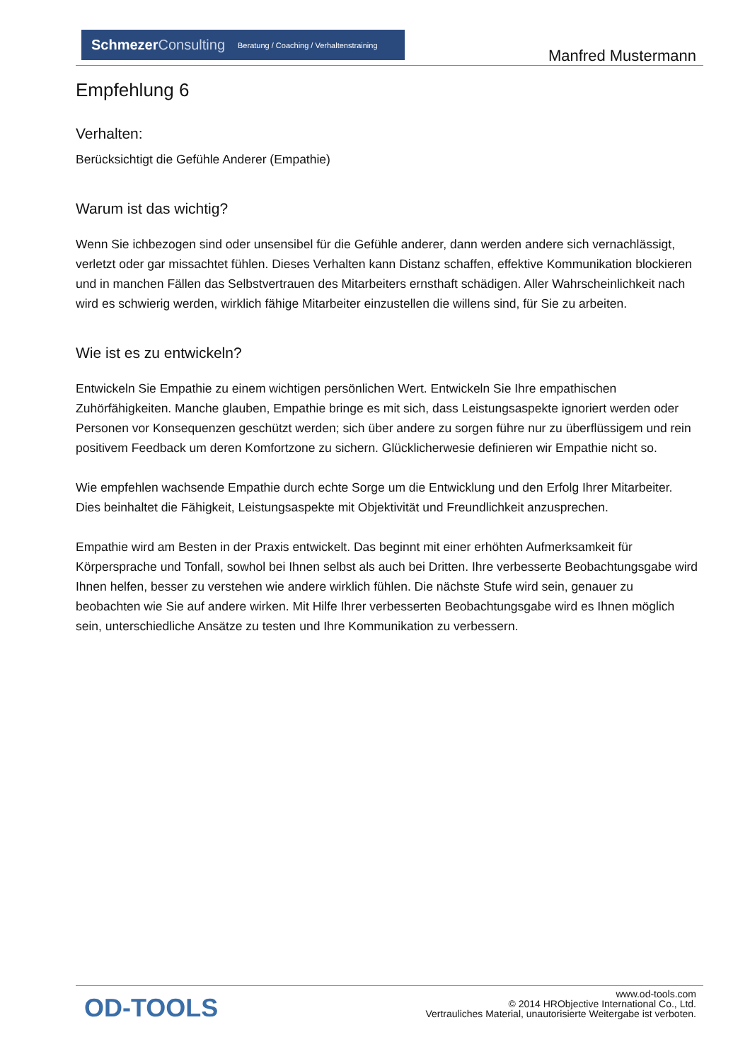Schmezer Consulting Beratung / Coaching / Verhaltenstraining
Manfred Mustermann
Empfehlung 6
Verhalten:
Berücksichtigt die Gefühle Anderer (Empathie)
Warum ist das wichtig?
Wenn Sie ichbezogen sind oder unsensibel für die Gefühle anderer, dann werden andere sich vernachlässigt, verletzt oder gar missachtet fühlen. Dieses Verhalten kann Distanz schaffen, effektive Kommunikation blockieren und in manchen Fällen das Selbstvertrauen des Mitarbeiters ernsthaft schädigen. Aller Wahrscheinlichkeit nach wird es schwierig werden, wirklich fähige Mitarbeiter einzustellen die willens sind, für Sie zu arbeiten.
Wie ist es zu entwickeln?
Entwickeln Sie Empathie zu einem wichtigen persönlichen Wert. Entwickeln Sie Ihre empathischen Zuhörfähigkeiten. Manche glauben, Empathie bringe es mit sich, dass Leistungsaspekte ignoriert werden oder Personen vor Konsequenzen geschützt werden; sich über andere zu sorgen führe nur zu überflüssigem und rein positivem Feedback um deren Komfortzone zu sichern. Glücklicherwesie definieren wir Empathie nicht so.
Wie empfehlen wachsende Empathie durch echte Sorge um die Entwicklung und den Erfolg Ihrer Mitarbeiter. Dies beinhaltet die Fähigkeit, Leistungsaspekte mit Objektivität und Freundlichkeit anzusprechen.
Empathie wird am Besten in der Praxis entwickelt. Das beginnt mit einer erhöhten Aufmerksamkeit für Körpersprache und Tonfall, sowhol bei Ihnen selbst als auch bei Dritten. Ihre verbesserte Beobachtungsgabe wird Ihnen helfen, besser zu verstehen wie andere wirklich fühlen. Die nächste Stufe wird sein, genauer zu beobachten wie Sie auf andere wirken. Mit Hilfe Ihrer verbesserten Beobachtungsgabe wird es Ihnen möglich sein, unterschiedliche Ansätze zu testen und Ihre Kommunikation zu verbessern.
OD-TOOLS
www.od-tools.com
© 2014 HRObjective International Co., Ltd.
Vertrauliches Material, unautorisierte Weitergabe ist verboten.